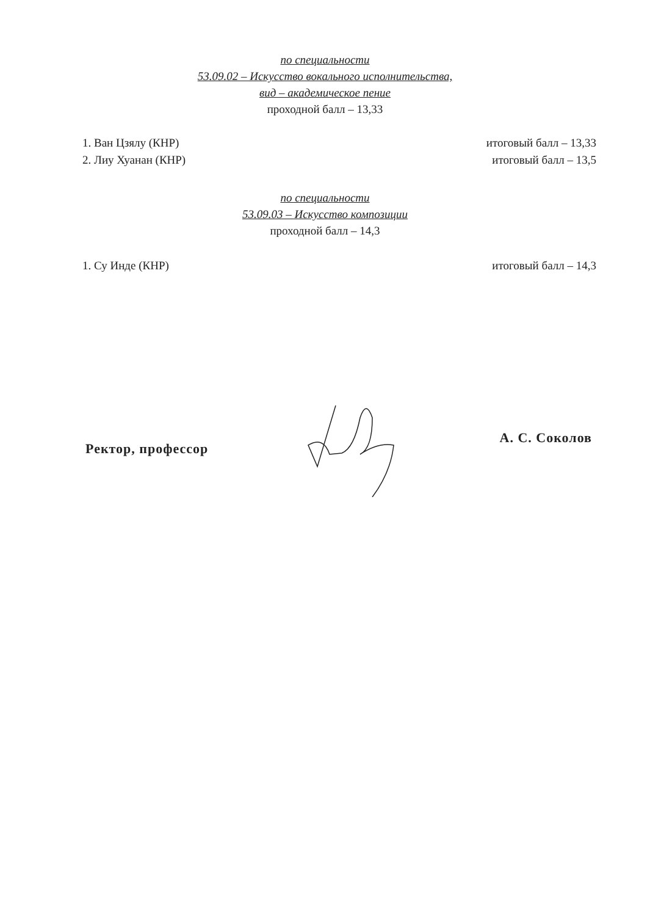по специальности
53.09.02 – Искусство вокального исполнительства,
вид – академическое пение
проходной балл – 13,33
1. Ван Цзялу (КНР) итоговый балл – 13,33
2. Лиу Хуанан (КНР) итоговый балл – 13,5
по специальности
53.09.03 – Искусство композиции
проходной балл – 14,3
1. Су Инде (КНР) итоговый балл – 14,3
Ректор, профессор А. С. Соколов